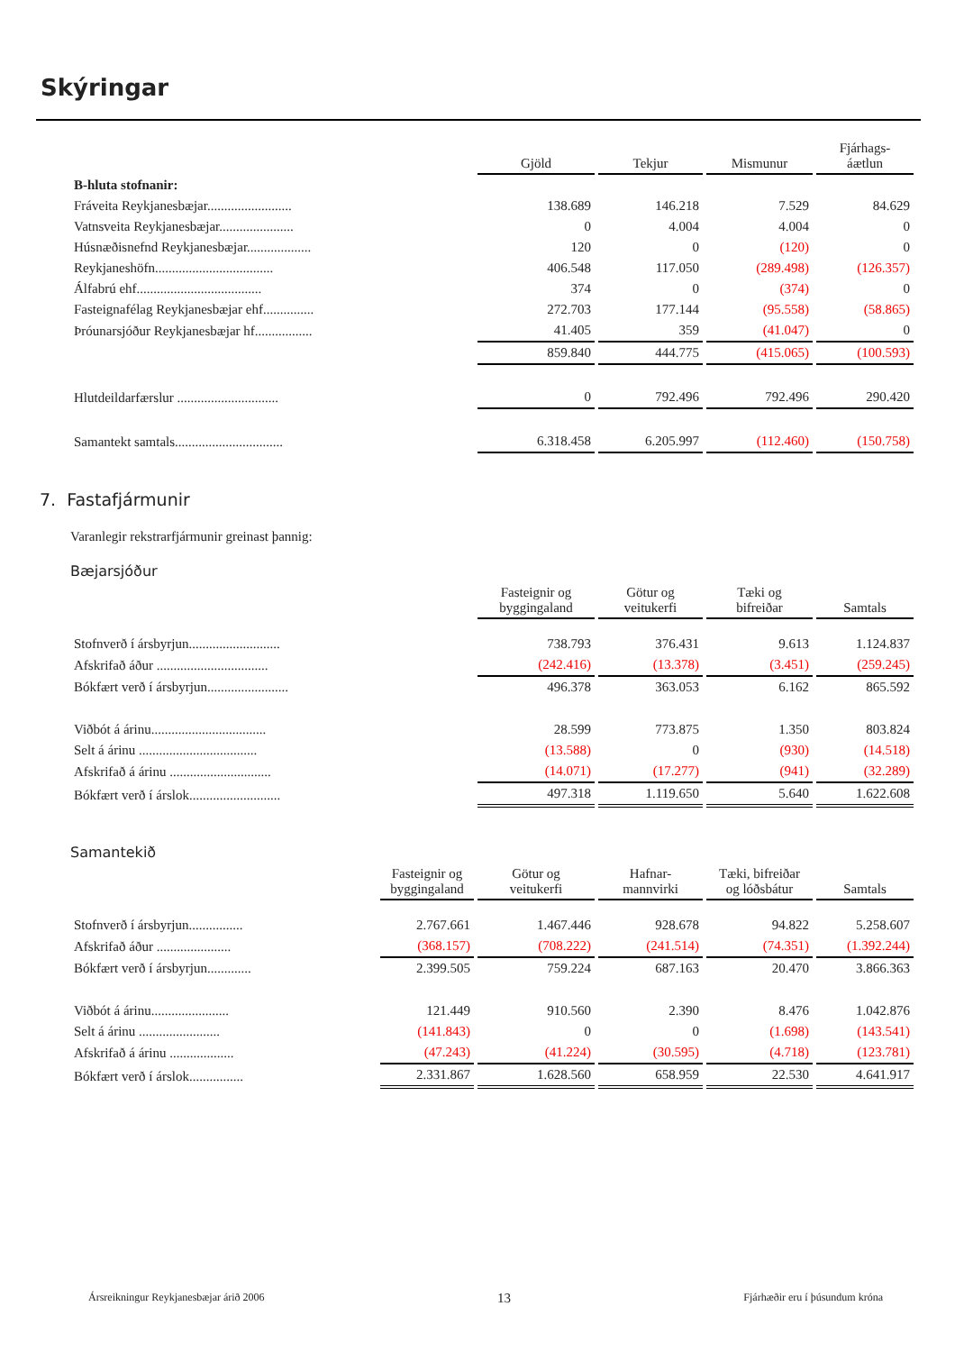Skýringar
| | Gjöld | Tekjur | Mismunur | Fjárhags- áætlun |
| --- | --- | --- | --- | --- |
| B-hluta stofnanir: | | | | |
| Fráveita Reykjanesbæjar......................... | 138.689 | 146.218 | 7.529 | 84.629 |
| Vatnsveita Reykjanesbæjar...................... | 0 | 4.004 | 4.004 | 0 |
| Húsnæðisnefnd Reykjanesbæjar................... | 120 | 0 | (120) | 0 |
| Reykjaneshöfn................................... | 406.548 | 117.050 | (289.498) | (126.357) |
| Álfabrú ehf..................................... | 374 | 0 | (374) | 0 |
| Fasteignafélag Reykjanesbæjar ehf............... | 272.703 | 177.144 | (95.558) | (58.865) |
| Þróunarsjóður Reykjanesbæjar hf................. | 41.405 | 359 | (41.047) | 0 |
| | 859.840 | 444.775 | (415.065) | (100.593) |
| Hlutdeildarfærslur .............................. | 0 | 792.496 | 792.496 | 290.420 |
| Samantekt samtals................................ | 6.318.458 | 6.205.997 | (112.460) | (150.758) |
7. Fastafjármunir
Varanlegir rekstrarfjármunir greinast þannig:
Bæjarsjóður
| | Fasteignir og byggingaland | Götur og veitukerfi | Tæki og bifreiðar | Samtals |
| --- | --- | --- | --- | --- |
| Stofnverð í ársbyrjun........................... | 738.793 | 376.431 | 9.613 | 1.124.837 |
| Afskrifað áður ................................. | (242.416) | (13.378) | (3.451) | (259.245) |
| Bókfært verð í ársbyrjun........................ | 496.378 | 363.053 | 6.162 | 865.592 |
| Viðbót á árinu.................................. | 28.599 | 773.875 | 1.350 | 803.824 |
| Selt á árinu ................................... | (13.588) | 0 | (930) | (14.518) |
| Afskrifað á árinu .............................. | (14.071) | (17.277) | (941) | (32.289) |
| Bókfært verð í árslok........................... | 497.318 | 1.119.650 | 5.640 | 1.622.608 |
Samantekið
| | Fasteignir og byggingaland | Götur og veitukerfi | Hafnar- mannvirki | Tæki, bifreiðar og lóðsbátur | Samtals |
| --- | --- | --- | --- | --- | --- |
| Stofnverð í ársbyrjun................ | 2.767.661 | 1.467.446 | 928.678 | 94.822 | 5.258.607 |
| Afskrifað áður ...................... | (368.157) | (708.222) | (241.514) | (74.351) | (1.392.244) |
| Bókfært verð í ársbyrjun............. | 2.399.505 | 759.224 | 687.163 | 20.470 | 3.866.363 |
| Viðbót á árinu....................... | 121.449 | 910.560 | 2.390 | 8.476 | 1.042.876 |
| Selt á árinu ........................ | (141.843) | 0 | 0 | (1.698) | (143.541) |
| Afskrifað á árinu ................... | (47.243) | (41.224) | (30.595) | (4.718) | (123.781) |
| Bókfært verð í árslok................ | 2.331.867 | 1.628.560 | 658.959 | 22.530 | 4.641.917 |
Ársreikningur Reykjanesbæjar árið 2006 13 Fjárhæðir eru í þúsundum króna